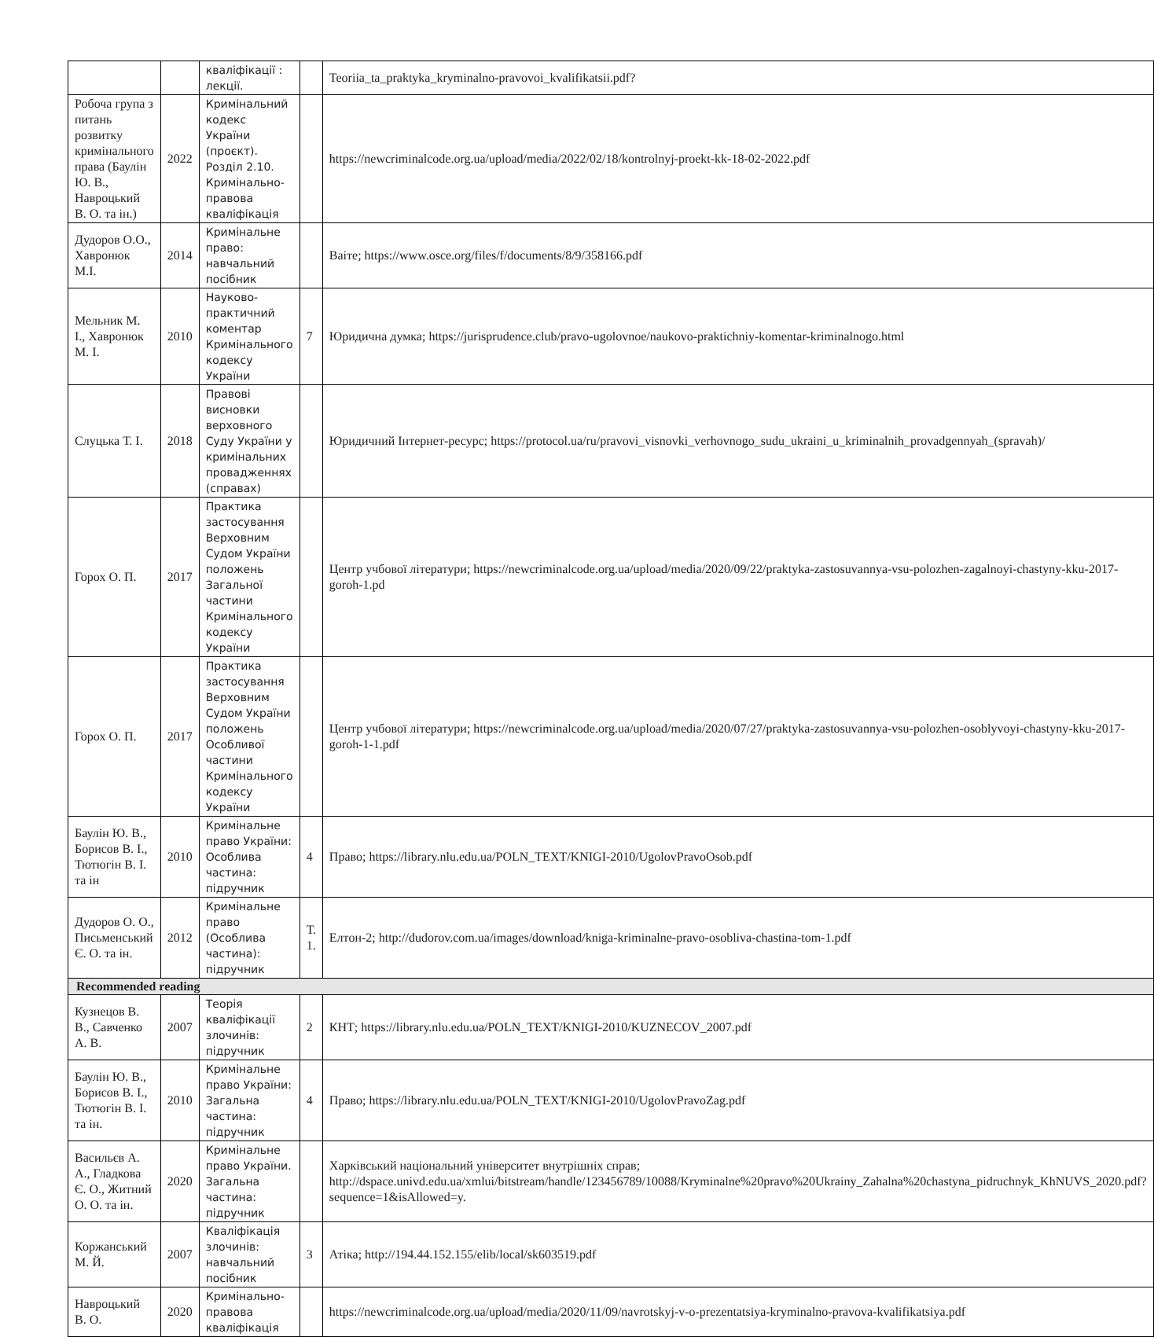| | | кваліфікації : лекції. | | Teoriia_ta_praktyka_kryminalno-pravovoi_kvalifikatsii.pdf? |
| Робоча група з питань розвитку кримінального права (Баулін Ю. В., Навроцький В. О. та ін.) | 2022 | Кримінальний кодекс України (проєкт). Розділ 2.10. Кримінально-правова кваліфікація | | https://newcriminalcode.org.ua/upload/media/2022/02/18/kontrolnyj-proekt-kk-18-02-2022.pdf |
| Дудоров О.О., Хавронюк М.І. | 2014 | Кримінальне право: навчальний посібник | | Ваіте; https://www.osce.org/files/f/documents/8/9/358166.pdf |
| Мельник М. І., Хавронюк М. І. | 2010 | Науково-практичний коментар Кримінального кодексу України | 7 | Юридична думка; https://jurisprudence.club/pravo-ugolovnoe/naukovo-praktichniy-komentar-kriminalnogo.html |
| Слуцька Т. І. | 2018 | Правові висновки верховного Суду України у кримінальних провадженнях (справах) | | Юридичний Інтернет-ресурс; https://protocol.ua/ru/pravovi_visnovki_verhovnogo_sudu_ukraini_u_kriminalnih_provadgennyah_(spravah)/ |
| Горох О. П. | 2017 | Практика застосування Верховним Судом України положень Загальної частини Кримінального кодексу України | | Центр учбової літератури; https://newcriminalcode.org.ua/upload/media/2020/09/22/praktyka-zastosuvannya-vsu-polozhen-zagalnoyi-chastyny-kku-2017-goroh-1.pd |
| Горох О. П. | 2017 | Практика застосування Верховним Судом України положень Особливої частини Кримінального кодексу України | | Центр учбової літератури; https://newcriminalcode.org.ua/upload/media/2020/07/27/praktyka-zastosuvannya-vsu-polozhen-osoblyvoyi-chastyny-kku-2017-goroh-1-1.pdf |
| Баулін Ю. В., Борисов В. І., Тютюгін В. І. та ін | 2010 | Кримінальне право України: Особлива частина: підручник | 4 | Право; https://library.nlu.edu.ua/POLN_TEXT/KNIGI-2010/UgolovPravoOsob.pdf |
| Дудоров О. О., Письменський Є. О. та ін. | 2012 | Кримінальне право (Особлива частина): підручник | Т. 1. | Елтон-2; http://dudorov.com.ua/images/download/kniga-kriminalne-pravo-osobliva-chastina-tom-1.pdf |
| Recommended reading | | | | |
| Кузнецов В. В., Савченко А. В. | 2007 | Теорія кваліфікації злочинів: підручник | 2 | КНТ; https://library.nlu.edu.ua/POLN_TEXT/KNIGI-2010/KUZNECOV_2007.pdf |
| Баулін Ю. В., Борисов В. І., Тютюгін В. І. та ін. | 2010 | Кримінальне право України: Загальна частина: підручник | 4 | Право; https://library.nlu.edu.ua/POLN_TEXT/KNIGI-2010/UgolovPravoZag.pdf |
| Васильєв А. А., Гладкова Є. О., Житний О. О. та ін. | 2020 | Кримінальне право України. Загальна частина: підручник | | Харківський національний університет внутрішніх справ; http://dspace.univd.edu.ua/xmlui/bitstream/handle/123456789/10088/Kryminalne%20pravo%20Ukrainy_Zahalna%20chastyna_pidruchnyk_KhNUVS_2020.pdf?sequence=1&isAllowed=y. |
| Коржанський М. Й. | 2007 | Кваліфікація злочинів: навчальний посібник | 3 | Атіка; http://194.44.152.155/elib/local/sk603519.pdf |
| Навроцький В. О. | 2020 | Кримінально-правова кваліфікація | | https://newcriminalcode.org.ua/upload/media/2020/11/09/navrotskyj-v-o-prezentatsiya-kryminalno-pravova-kvalifikatsiya.pdf |